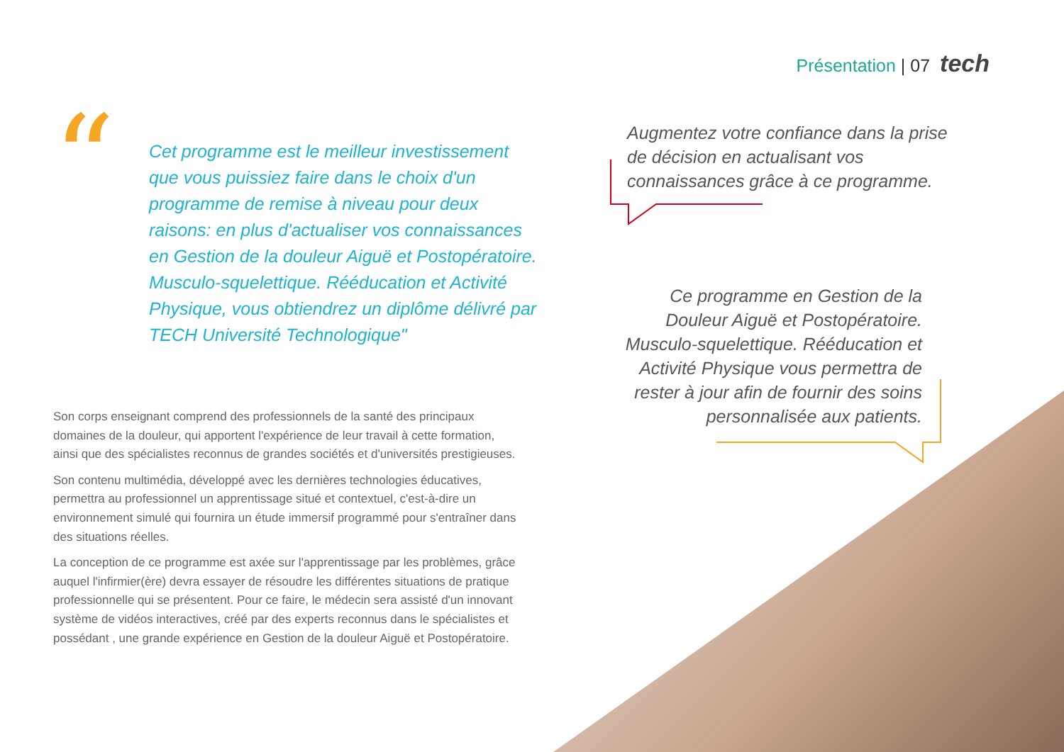Présentation | 07 tech
“
Cet programme est le meilleur investissement que vous puissiez faire dans le choix d'un programme de remise à niveau pour deux raisons: en plus d'actualiser vos connaissances en Gestion de la douleur Aiguë et Postopératoire. Musculo-squelettique. Rééducation et Activité Physique, vous obtiendrez un diplôme délivré par TECH Université Technologique"
Augmentez votre confiance dans la prise de décision en actualisant vos connaissances grâce à ce programme.
Ce programme en Gestion de la Douleur Aiguë et Postopératoire. Musculo-squelettique. Rééducation et Activité Physique vous permettra de rester à jour afin de fournir des soins personnalisée aux patients.
Son corps enseignant comprend des professionnels de la santé des principaux domaines de la douleur, qui apportent l'expérience de leur travail à cette formation, ainsi que des spécialistes reconnus de grandes sociétés et d'universités prestigieuses.
Son contenu multimédia, développé avec les dernières technologies éducatives, permettra au professionnel un apprentissage situé et contextuel, c'est-à-dire un environnement simulé qui fournira un étude immersif programmé pour s'entraîner dans des situations réelles.
La conception de ce programme est axée sur l'apprentissage par les problèmes, grâce auquel l'infirmier(ère) devra essayer de résoudre les différentes situations de pratique professionnelle qui se présentent. Pour ce faire, le médecin sera assisté d'un innovant système de vidéos interactives, créé par des experts reconnus dans le spécialistes et possédant , une grande expérience en Gestion de la douleur Aiguë et Postopératoire.